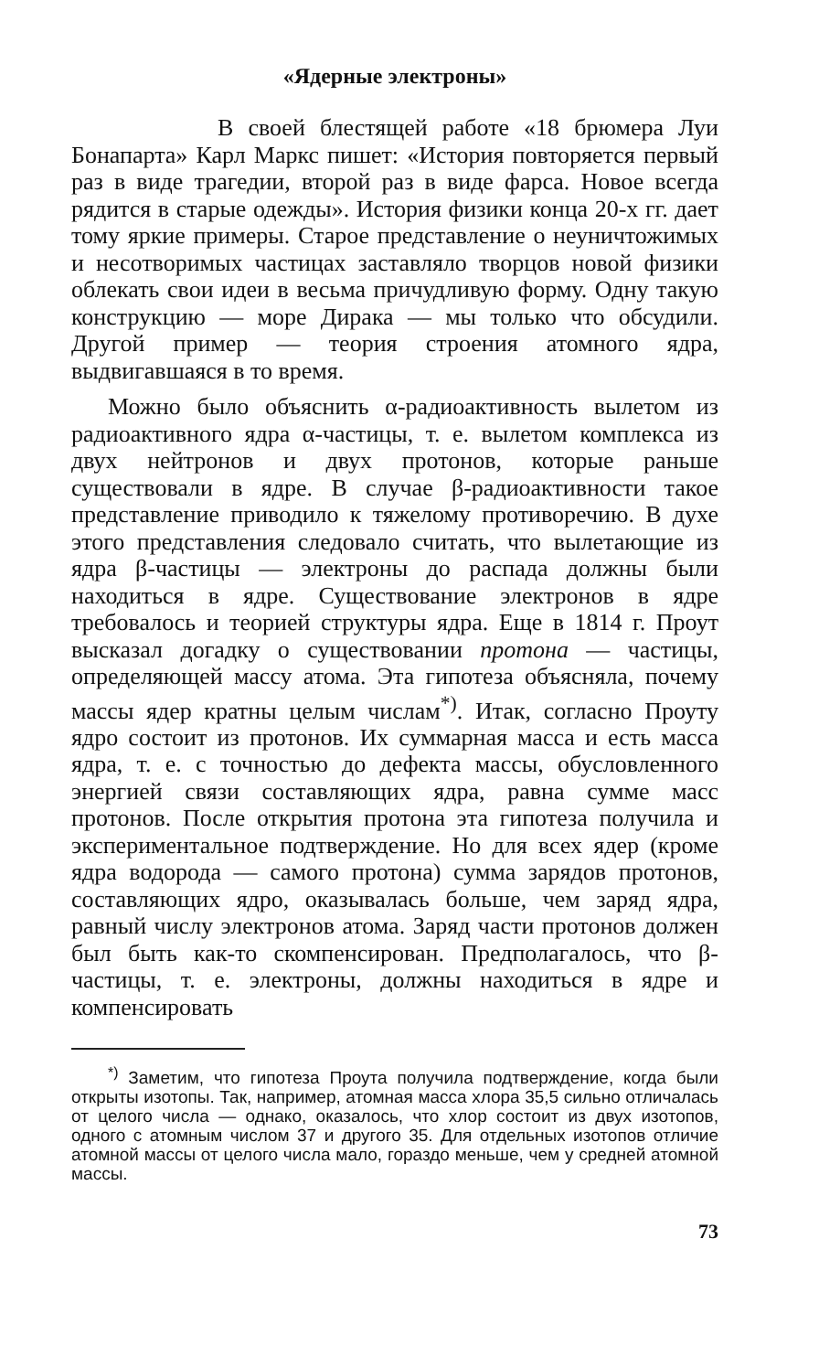«Ядерные электроны»
В своей блестящей работе «18 брюмера Луи Бонапарта» Карл Маркс пишет: «История повторяется первый раз в виде трагедии, второй раз в виде фарса. Новое всегда рядится в старые одежды». История физики конца 20-х гг. дает тому яркие примеры. Старое представление о неуничтожимых и несотворимых частицах заставляло творцов новой физики облекать свои идеи в весьма причудливую форму. Одну такую конструкцию — море Дирака — мы только что обсудили. Другой пример — теория строения атомного ядра, выдвигавшаяся в то время.
Можно было объяснить α-радиоактивность вылетом из радиоактивного ядра α-частицы, т. е. вылетом комплекса из двух нейтронов и двух протонов, которые раньше существовали в ядре. В случае β-радиоактивности такое представление приводило к тяжелому противоречию. В духе этого представления следовало считать, что вылетающие из ядра β-частицы — электроны до распада должны были находиться в ядре. Существование электронов в ядре требовалось и теорией структуры ядра. Еще в 1814 г. Проут высказал догадку о существовании протона — частицы, определяющей массу атома. Эта гипотеза объясняла, почему массы ядер кратны целым числам<sup>*)</sup>. Итак, согласно Проуту ядро состоит из протонов. Их суммарная масса и есть масса ядра, т. е. с точностью до дефекта массы, обусловленного энергией связи составляющих ядра, равна сумме масс протонов. После открытия протона эта гипотеза получила и экспериментальное подтверждение. Но для всех ядер (кроме ядра водорода — самого протона) сумма зарядов протонов, составляющих ядро, оказывалась больше, чем заряд ядра, равный числу электронов атома. Заряд части протонов должен был быть как-то скомпенсирован. Предполагалось, что β-частицы, т. е. электроны, должны находиться в ядре и компенсировать
<sup>*)</sup> Заметим, что гипотеза Проута получила подтверждение, когда были открыты изотопы. Так, например, атомная масса хлора 35,5 сильно отличалась от целого числа — однако, оказалось, что хлор состоит из двух изотопов, одного с атомным числом 37 и другого 35. Для отдельных изотопов отличие атомной массы от целого числа мало, гораздо меньше, чем у средней атомной массы.
73